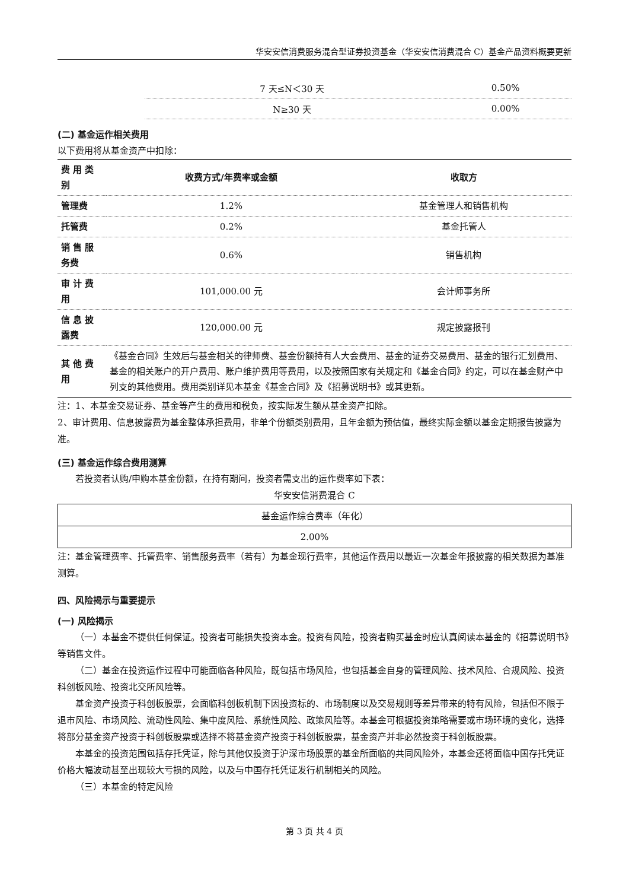华安安信消费服务混合型证券投资基金（华安安信消费混合 C）基金产品资料概要更新
| | 7 天≤N＜30 天 | 0.50% |
| | N≥30 天 | 0.00% |
(二) 基金运作相关费用
以下费用将从基金资产中扣除：
| 费 用 类别 | 收费方式/年费率或金额 | 收取方 |
| --- | --- | --- |
| 管理费 | 1.2% | 基金管理人和销售机构 |
| 托管费 | 0.2% | 基金托管人 |
| 销 售 服务费 | 0.6% | 销售机构 |
| 审 计 费用 | 101,000.00 元 | 会计师事务所 |
| 信 息 披露费 | 120,000.00 元 | 规定披露报刊 |
| 其 他 费用 | 《基金合同》生效后与基金相关的律师费、基金份额持有人大会费用、基金的证券交易费用、基金的银行汇划费用、基金的相关账户的开户费用、账户维护费用等费用，以及按照国家有关规定和《基金合同》约定，可以在基金财产中列支的其他费用。费用类别详见本基金《基金合同》及《招募说明书》或其更新。 | |
注：1、本基金交易证券、基金等产生的费用和税负，按实际发生额从基金资产扣除。
2、审计费用、信息披露费为基金整体承担费用，非单个份额类别费用，且年金额为预估值，最终实际金额以基金定期报告披露为准。
(三) 基金运作综合费用测算
若投资者认购/申购本基金份额，在持有期间，投资者需支出的运作费率如下表：
华安安信消费混合 C
| 基金运作综合费率（年化） |
| 2.00% |
注：基金管理费率、托管费率、销售服务费率（若有）为基金现行费率，其他运作费用以最近一次基金年报披露的相关数据为基准测算。
四、风险揭示与重要提示
(一) 风险揭示
（一）本基金不提供任何保证。投资者可能损失投资本金。投资有风险，投资者购买基金时应认真阅读本基金的《招募说明书》等销售文件。
（二）基金在投资运作过程中可能面临各种风险，既包括市场风险，也包括基金自身的管理风险、技术风险、合规风险、投资科创板风险、投资北交所风险等。
基金资产投资于科创板股票，会面临科创板机制下因投资标的、市场制度以及交易规则等差异带来的特有风险，包括但不限于退市风险、市场风险、流动性风险、集中度风险、系统性风险、政策风险等。本基金可根据投资策略需要或市场环境的变化，选择将部分基金资产投资于科创板股票或选择不将基金资产投资于科创板股票，基金资产并非必然投资于科创板股票。
本基金的投资范围包括存托凭证，除与其他仅投资于沪深市场股票的基金所面临的共同风险外，本基金还将面临中国存托凭证价格大幅波动甚至出现较大亏损的风险，以及与中国存托凭证发行机制相关的风险。
（三）本基金的特定风险
第 3 页 共 4 页